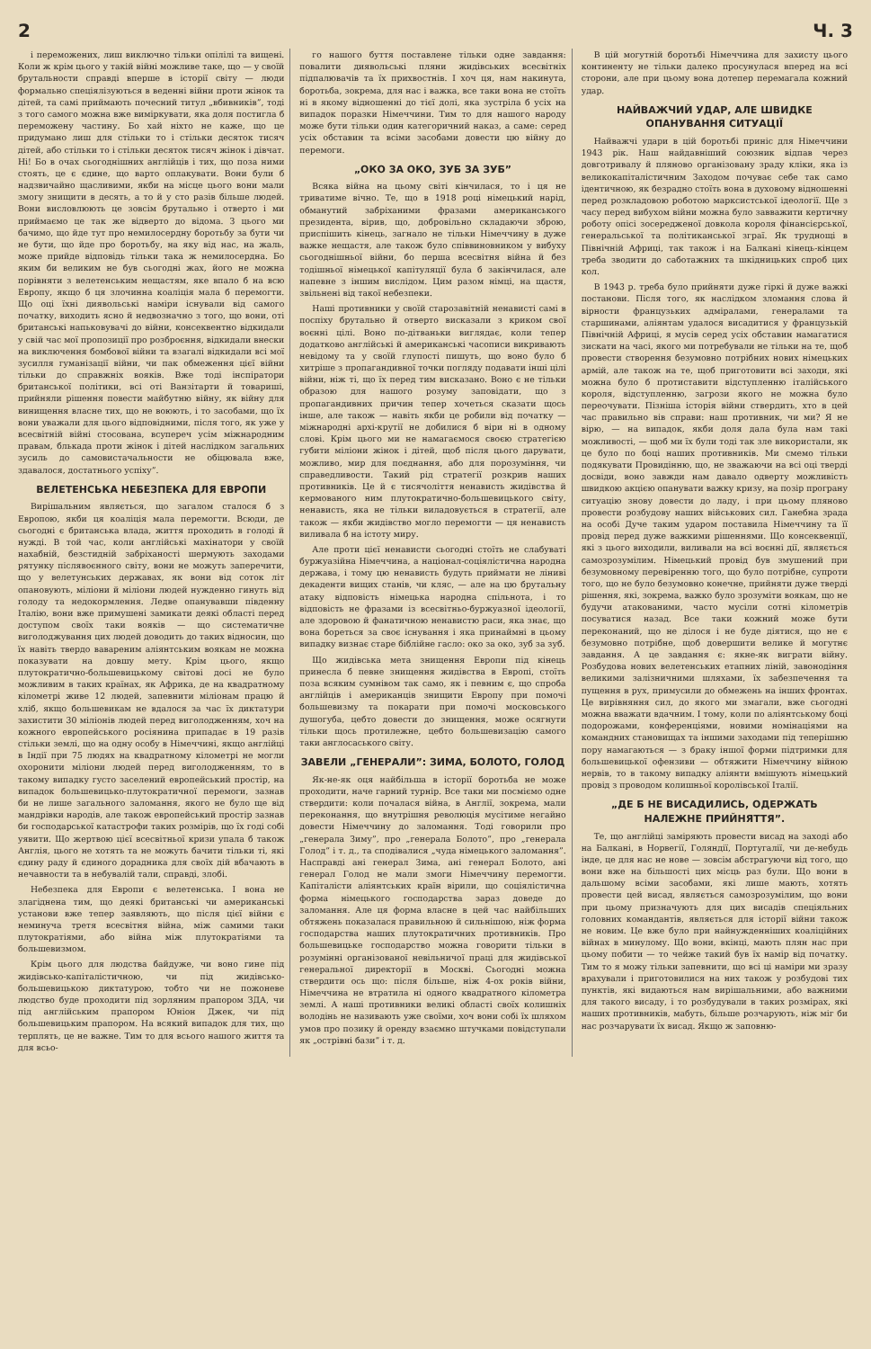2 Ч. 3
і переможених, лиш виключно тільки опілілі та вищені. Коли ж крім цього у такій війні можливе таке, що — у своїй брутальности справді вперше в історії світу — люди формально спеціялізуються в веденні війни проти жінок та дітей, та самі приймають почесний титул „вбивників”, тоді з того самого можна вже виміркувати, яка доля постигла б переможену частину. Бо хай ніхто не каже, що це придумано лиш для стільки то і стільки десяток тисяч дітей, або стільки то і стільки десяток тисяч жінок і дівчат. Ні! Бо в очах сьогоднішних англійців і тих, що поза ними стоять, це є єдине, що варто оплакувати. Вони були б надзвичайно щасливими, якби на місце цього вони мали змогу знищити в десять, а то й у сто разів більше людей. Вони висловлюють це зовсім брутально і отверто і ми приймаємо це так же відверто до відома. З цього ми бачимо, що йде тут про немилосердну боротьбу за бути чи не бути, що йде про боротьбу, на яку від нас, на жаль, може прийде відповідь тільки така ж немилосердна. Бо яким би великим не був сьогодні жах, його не можна порівняти з велетенським нещастям, яке впало б на всю Европу, якщо б ця злочинна коаліція мала б перемогти. Що оці їхні диявольські наміри існували від самого початку, виходить ясно й недвозначно з того, що вони, оті британські напьковувачі до війни, консеквентно відкидали у свій час мої пропозиції про розброєння, відкидали внески на виключення бомбової війни та взагалі відкидали всі мої зусилля гуманізації війни, чи пак обмеження цієї війни тільки до справжніх вояків. Вже тоді інспіратори британської політики, всі оті Ванзітарти й товариші, прийняли рішення повести майбутню війну, як війну для винищення власне тих, що не воюють, і то засобами, що їх вони уважали для цього відповідними, після того, як уже у всесвітній війні стосована, всупереч усім міжнародним правам, блькада проти жінок і дітей наслідком загальних зусиль до самовистачальности не обіцювала вже, здавалося, достатнього успіху”.
ВЕЛЕТЕНСЬКА НЕБЕЗПЕКА ДЛЯ ЕВРОПИ
Вирішальним являється, що загалом сталося б з Европою, якби ця коаліція мала перемогти. Всюди, де сьогодні є британська влада, життя проходить в голоді й нужді. В той час, коли англійські махінатори у своїй нахабній, безстидній забріханості шермують заходами рятунку післявоєнного світу, вони не можуть заперечити, що у велетунських державах, як вони від соток літ опановують, міліони й міліони людей нужденно гинуть від голоду та недокормлення. Ледве опанувавши південну Італію, вони вже примушені замикати деякі області перед доступом своїх таки вояків — що систематичне виголоджування цих людей доводить до таких відносин, що їх навіть твердо вавареним аліянтським воякам не можна показувати на довшу мету. Крім цього, якщо плутократично-большевицькому світові досі не було можливим в таких країнах, як Африка, де на квадратному кілометрі живе 12 людей, запевнити міліонам працю й хліб, якщо большевикам не вдалося за час їх диктатури захистити 30 міліонів людей перед виголодженням, хоч на кожного европейського росіянина припадає в 19 разів стільки землі, що на одну особу в Німеччині, якщо англійці в Індії при 75 людях на квадратному кілометрі не могли охоронити міліони людей перед виголодженням, то в такому випадку густо заселений европейський простір, на випадок большевицько-плутократичної перемоги, зазнав би не лише загального заломання, якого не було ще від мандрівки народів, але також европейський простір зазнав би господарської катастрофи таких розмірів, що їх годі собі уявити. Що жертвою цієї всесвітньої кризи упала б також Англія, цього не хотять та не можуть бачити тільки ті, які єдину раду й єдиного дорадника для своїх дій вбачають в нечавности та в небувалій тали, справді, злобі.
Небезпека для Европи є велетенська. І вона не злагіднена тим, що деякі британські чи американські установи вже тепер заявляють, що після цієї війни є неминуча третя всесвітня війна, між самими таки плутократіями, або війна між плутократіями та большевизмом.
Крім цього для людства байдуже, чи воно гине під жидівсько-капіталістичною, чи під жидівсько-большевицькою диктатурою, тобто чи не пожоневе людство буде проходити під зорляним прапором ЗДА, чи під англійським прапором Юніон Джек, чи під большевицьким прапором. На всякий випадок для тих, що терплять, це не важне. Тим то для всього нашого життя та для всьо-
го нашого буття поставлене тільки одне завдання: повалити диявольські пляни жидівських всесвітніх підпалювачів та їх прихвостнів. І хоч ця, нам накинута, боротьба, зокрема, для нас і важка, все таки вона не стоїть ні в якому відношенні до тієї долі, яка зустріла б усіх на випадок поразки Німеччини. Тим то для нашого народу може бути тільки один категоричний наказ, а саме: серед усіх обставин та всіми засобами довести цю війну до перемоги.
„ОКО ЗА ОКО, ЗУБ ЗА ЗУБ”
Всяка війна на цьому світі кінчилася, то і ця не триватиме вічно. Те, що в 1918 році німецький нарід, обманутий забріханими фразами американського президента, вірив, що, добровільно складаючи зброю, приспішить кінець, загнало не тільки Німеччину в дуже важке нещастя, але також було співвиновником у вибуху сьогоднішньої війни, бо перша всесвітня війна й без тодішньої німецької капітуляції була б закінчилася, але напевне з іншим вислідом. Цим разом німці, на щастя, звільнені від такої небезпеки.
Наші противники у своїй старозавітній ненависті самі в поспіху брутально й отверто висказали з криком свої воєнні цілі. Воно по-дітваньки виглядає, коли тепер додатково англійські й американські часописи викривають невідому та у своїй глупості пишуть, що воно було б хитріше з пропагандивної точки погляду подавати інші цілі війни, ніж ті, що їх перед тим висказано. Воно є не тільки образою для нашого розуму заповідати, що з пропагандивних причин тепер хочеться сказати щось інше, але також — навіть якби це робили від початку — міжнародні архі-крутії не добилися б віри ні в одному слові. Крім цього ми не намагаємося своєю стратегією губити міліони жінок і дітей, щоб після цього дарувати, можливо, мир для поєднання, або для порозуміння, чи справедливости. Такий рід стратегії розкрив наших противників. Це й є тисячоліття ненависть жидівства й кермованого ним плутократично-большевицького світу, ненависть, яка не тільки виладовується в стратегії, але також — якби жидівство могло перемогти — ця ненависть виливала б на істоту миру.
Але проти цієї ненависти сьогодні стоїть не слабуваті буржуазійна Німеччина, а націонал-соціялістична народна держава, і тому цю ненависть будуть приймати не ліниві декаденти вищих станів, чи кляс, — але на цю брутальну атаку відповість німецька народна спільнота, і то відповість не фразами із всесвітньо-буржуазної ідеології, але здоровою й фанатичною ненавистю раси, яка знає, що вона бореться за своє існування і яка принаймні в цьому випадку визнає старе біблійне гасло: око за око, зуб за зуб.
Що жидівська мета знищення Европи під кінець принесла б певне знищення жидівства в Европі, стоїть поза всяким сумнівом так само, як і певним є, що спроба англійців і американців знищити Европу при помочі большевизму та покарати при помочі московського душогуба, цебто довести до знищення, може осягнути тільки щось протилежне, цебто большевизацію самого таки англосаського світу.
ЗАВЕЛИ „ГЕНЕРАЛИ”: ЗИМА, БОЛОТО, ГОЛОД
Як-не-як оця найбільша в історії боротьба не може проходити, наче гарний турнір. Все таки ми посміємо одне ствердити: коли почалася війна, в Англії, зокрема, мали переконання, що внутрішня революція мусітиме негайно довести Німеччину до заломання. Тоді говорили про „генерала Зиму”, про „генерала Болото”, про „генерала Голод” і т. д., та сподівалися „чуда німецького заломання”. Насправді ані генерал Зима, ані генерал Болото, ані генерал Голод не мали змоги Німеччину перемогти. Капіталісти аліянтських країн вірили, що соціялістична форма німецького господарства зараз доведе до заломання. Але ця форма власне в цей час найбільших обтяжень показалася правильною й сильнішою, ніж форма господарства наших плутократичних противників. Про большевицьке господарство можна говорити тільки в розумінні організованої невільничої праці для жидівської генеральної директорії в Москві. Сьогодні можна ствердити ось що: після більше, ніж 4-ох років війни, Німеччина не втратила ні одного квадратного кілометра землі. А наші противники великі області своїх колишніх володінь не називають уже своїми, хоч вони собі їх шляхом умов про позику й оренду взаємно штучками повідступали як „острівні бази” і т. д.
В цій могутній боротьбі Німеччина для захисту цього континенту не тільки далеко просунулася вперед на всі сторони, але при цьому вона дотепер перемагала кожний удар.
НАЙВАЖЧИЙ УДАР, АЛЕ ШВИДКЕ ОПАНУВАННЯ СИТУАЦІЇ
Найважчі удари в цій боротьбі приніс для Німеччини 1943 рік. Наш найдавніший союзник відпав через довготривалу й пляново організовану зраду кліки, яка із великокапіталістичним Заходом почуває себе так само ідентичною, як безрадно стоїть вона в духовому відношенні перед розкладовою роботою марксистської ідеології. Ще з часу перед вибухом війни можна було завважити кертичну роботу опісі зосередженої довкола короля фінансієрської, генеральської та політиканської зграї. Як труднощі в Північній Африці, так також і на Балкані кінець-кінцем треба зводити до саботажних та шкідницьких спроб цих кол.
В 1943 р. треба було прийняти дуже гіркі й дуже важкі постанови. Після того, як наслідком зломання слова й вірности французьких адміралами, генералами та старшинами, аліянтам удалося висадитися у французькій Північній Африці, я мусів серед усіх обставин намагатися зискати на часі, якого ми потребували не тільки на те, щоб провести створення безумовно потрібних нових німецьких армій, але також на те, щоб приготовити всі заходи, які можна було б протиставити відступленню італійського короля, відступленню, загрози якого не можна було переочувати. Пізніша історія війни ствердить, хто в цей час правильно вів справи: наш противник, чи ми? Я не вірю, — на випадок, якби доля дала була нам такі можливості, — щоб ми їх були тоді так зле використали, як це було по боці наших противників. Ми смемо тільки подякувати Провидінню, що, не зважаючи на всі оці тверді досвіди, воно завжди нам давало одверту можливість швидкою акцією опанувати важку кризу, на позір програну ситуацію знову довести до ладу, і при цьому пляново провести розбудову наших військових сил. Ганебна зрада на особі Дуче таким ударом поставила Німеччину та її провід перед дуже важкими рішеннями. Що консеквенції, які з цього виходили, виливали на всі воєнні дії, являється самозрозумілим. Німецький провід був змушений при безумовному перевіренню того, що було потрібне, супроти того, що не було безумовно конечне, прийняти дуже тверді рішення, які, зокрема, важко було зрозуміти воякам, що не будучи атакованими, часто мусіли сотні кілометрів посуватися назад. Все таки кожний може бути переконаний, що не ділося і не буде діятися, що не є безумовно потрібне, щоб довершити велике й могутнє завдання. А це завдання є: якне-як виграти війну. Розбудова нових велетенських етапних ліній, завонодіння великими залізничними шляхами, їх забезпечення та пущення в рух, примусили до обмежень на інших фронтах. Це вирівняння сил, до якого ми змагали, вже сьогодні можна вважати вдачним. І тому, коли по аліянтському боці подорожами, конференціями, новими номінаціями на командних становищах та іншими заходами під теперішню пору намагаються — з браку іншої форми підтримки для большевицької офензиви — обтяжити Німеччину війною нервів, то в такому випадку аліянти вмішують німецький провід з проводом колишньої королівської Італії.
„ДЕ Б НЕ ВИСАДИЛИСЬ, ОДЕРЖАТЬ НАЛЕЖНЕ ПРИЙНЯТТЯ”.
Те, що англійці заміряють провести висад на заході або на Балкані, в Норвегії, Голяндії, Португалії, чи де-небудь інде, це для нас не нове — зовсім абстрагуючи від того, що вони вже на більшості цих місць раз були. Що вони в дальшому всіми засобами, які лише мають, хотять провести цей висад, являється самозрозумілим, що вони при цьому призначують для цих висадів спеціяльних головних командантів, являється для історії війни також не новим. Це вже було при найнужденніших коаліційних війнах в минулому. Що вони, вкінці, мають плян нас при цьому побити — то чейже такий був їх намір від початку. Тим то я можу тільки запевнити, що всі ці наміри ми зразу врахували і приготовилися на них також у розбудові тих пунктів, які видаються нам вирішальними, або важними для такого висаду, і то розбудували в таких розмірах, які наших противників, мабуть, більше розчарують, ніж міг би нас розчарувати їх висад. Якщо ж заповню-